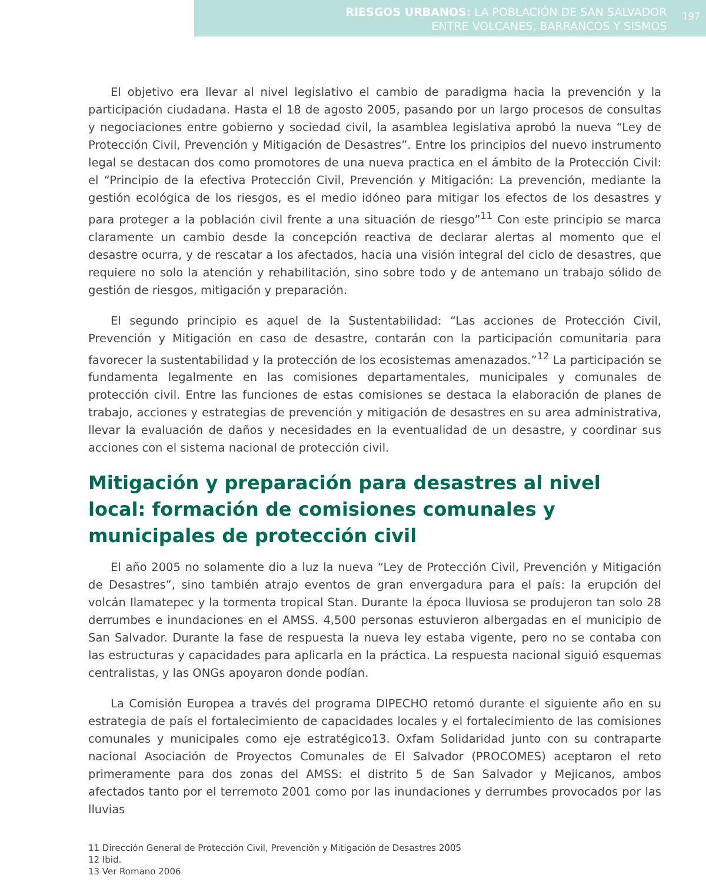RIESGOS URBANOS: LA POBLACIÓN DE SAN SALVADOR
ENTRE VOLCANES, BARRANCOS Y SISMOS
197
El objetivo era llevar al nivel legislativo el cambio de paradigma hacia la prevención y la participación ciudadana. Hasta el 18 de agosto 2005, pasando por un largo procesos de consultas y negociaciones entre gobierno y sociedad civil, la asamblea legislativa aprobó la nueva “Ley de Protección Civil, Prevención y Mitigación de Desastres”. Entre los principios del nuevo instrumento legal se destacan dos como promotores de una nueva practica en el ámbito de la Protección Civil: el “Principio de la efectiva Protección Civil, Prevención y Mitigación: La prevención, mediante la gestión ecológica de los riesgos, es el medio idóneo para mitigar los efectos de los desastres y para proteger a la población civil frente a una situación de riesgo”<sup>11</sup> Con este principio se marca claramente un cambio desde la concepción reactiva de declarar alertas al momento que el desastre ocurra, y de rescatar a los afectados, hacia una visión integral del ciclo de desastres, que requiere no solo la atención y rehabilitación, sino sobre todo y de antemano un trabajo sólido de gestión de riesgos, mitigación y preparación.
El segundo principio es aquel de la Sustentabilidad: “Las acciones de Protección Civil, Prevención y Mitigación en caso de desastre, contarán con la participación comunitaria para favorecer la sustentabilidad y la protección de los ecosistemas amenazados.”<sup>12</sup> La participación se fundamenta legalmente en las comisiones departamentales, municipales y comunales de protección civil. Entre las funciones de estas comisiones se destaca la elaboración de planes de trabajo, acciones y estrategias de prevención y mitigación de desastres en su area administrativa, llevar la evaluación de daños y necesidades en la eventualidad de un desastre, y coordinar sus acciones con el sistema nacional de protección civil.
Mitigación y preparación para desastres al nivel local: formación de comisiones comunales y municipales de protección civil
El año 2005 no solamente dio a luz la nueva “Ley de Protección Civil, Prevención y Mitigación de Desastres”, sino también atrajo eventos de gran envergadura para el país: la erupción del volcán Ilamatepec y la tormenta tropical Stan. Durante la época lluviosa se produjeron tan solo 28 derrumbes e inundaciones en el AMSS. 4,500 personas estuvieron albergadas en el municipio de San Salvador. Durante la fase de respuesta la nueva ley estaba vigente, pero no se contaba con las estructuras y capacidades para aplicarla en la práctica. La respuesta nacional siguió esquemas centralistas, y las ONGs apoyaron donde podían.
La Comisión Europea a través del programa DIPECHO retomó durante el siguiente año en su estrategia de país el fortalecimiento de capacidades locales y el fortalecimiento de las comisiones comunales y municipales como eje estratégico13. Oxfam Solidaridad junto con su contraparte nacional Asociación de Proyectos Comunales de El Salvador (PROCOMES) aceptaron el reto primeramente para dos zonas del AMSS: el distrito 5 de San Salvador y Mejicanos, ambos afectados tanto por el terremoto 2001 como por las inundaciones y derrumbes provocados por las lluvias
11 Dirección General de Protección Civil, Prevención y Mitigación de Desastres 2005
12 Ibid.
13 Ver Romano 2006